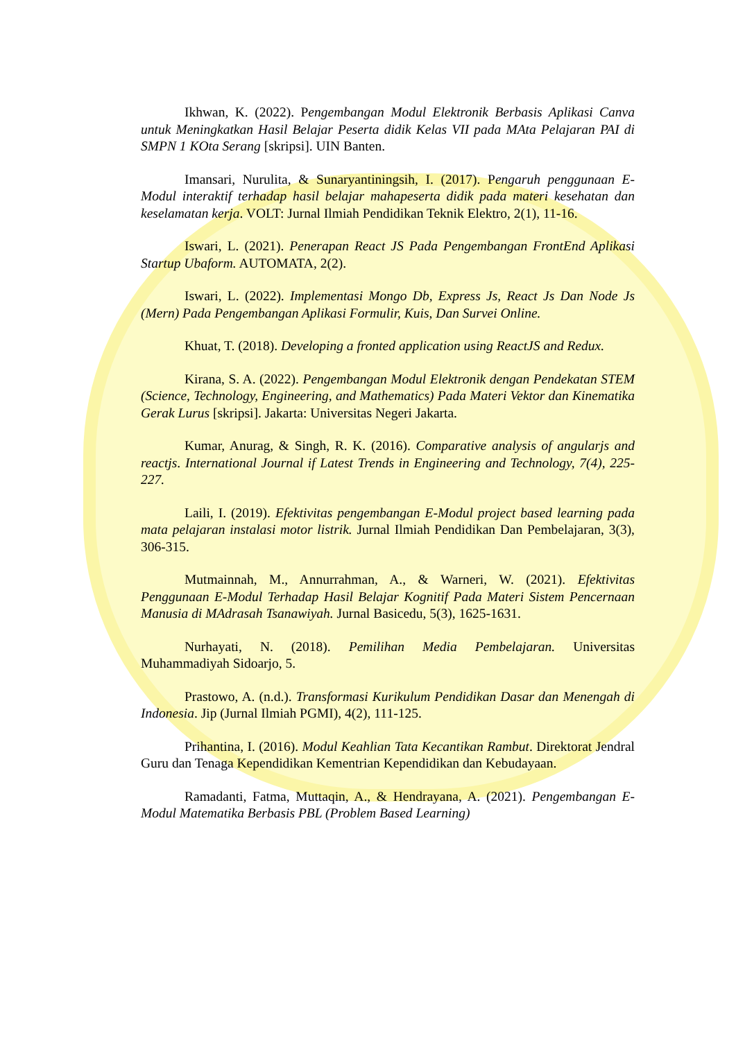Ikhwan, K. (2022). Pengembangan Modul Elektronik Berbasis Aplikasi Canva untuk Meningkatkan Hasil Belajar Peserta didik Kelas VII pada MAta Pelajaran PAI di SMPN 1 KOta Serang [skripsi]. UIN Banten.
Imansari, Nurulita, & Sunaryantiningsih, I. (2017). Pengaruh penggunaan E-Modul interaktif terhadap hasil belajar mahapeserta didik pada materi kesehatan dan keselamatan kerja. VOLT: Jurnal Ilmiah Pendidikan Teknik Elektro, 2(1), 11-16.
Iswari, L. (2021). Penerapan React JS Pada Pengembangan FrontEnd Aplikasi Startup Ubaform. AUTOMATA, 2(2).
Iswari, L. (2022). Implementasi Mongo Db, Express Js, React Js Dan Node Js (Mern) Pada Pengembangan Aplikasi Formulir, Kuis, Dan Survei Online.
Khuat, T. (2018). Developing a fronted application using ReactJS and Redux.
Kirana, S. A. (2022). Pengembangan Modul Elektronik dengan Pendekatan STEM (Science, Technology, Engineering, and Mathematics) Pada Materi Vektor dan Kinematika Gerak Lurus [skripsi]. Jakarta: Universitas Negeri Jakarta.
Kumar, Anurag, & Singh, R. K. (2016). Comparative analysis of angularjs and reactjs. International Journal if Latest Trends in Engineering and Technology, 7(4), 225-227.
Laili, I. (2019). Efektivitas pengembangan E-Modul project based learning pada mata pelajaran instalasi motor listrik. Jurnal Ilmiah Pendidikan Dan Pembelajaran, 3(3), 306-315.
Mutmainnah, M., Annurrahman, A., & Warneri, W. (2021). Efektivitas Penggunaan E-Modul Terhadap Hasil Belajar Kognitif Pada Materi Sistem Pencernaan Manusia di MAdrasah Tsanawiyah. Jurnal Basicedu, 5(3), 1625-1631.
Nurhayati, N. (2018). Pemilihan Media Pembelajaran. Universitas Muhammadiyah Sidoarjo, 5.
Prastowo, A. (n.d.). Transformasi Kurikulum Pendidikan Dasar dan Menengah di Indonesia. Jip (Jurnal Ilmiah PGMI), 4(2), 111-125.
Prihantina, I. (2016). Modul Keahlian Tata Kecantikan Rambut. Direktorat Jendral Guru dan Tenaga Kependidikan Kementrian Kependidikan dan Kebudayaan.
Ramadanti, Fatma, Muttaqin, A., & Hendrayana, A. (2021). Pengembangan E-Modul Matematika Berbasis PBL (Problem Based Learning)